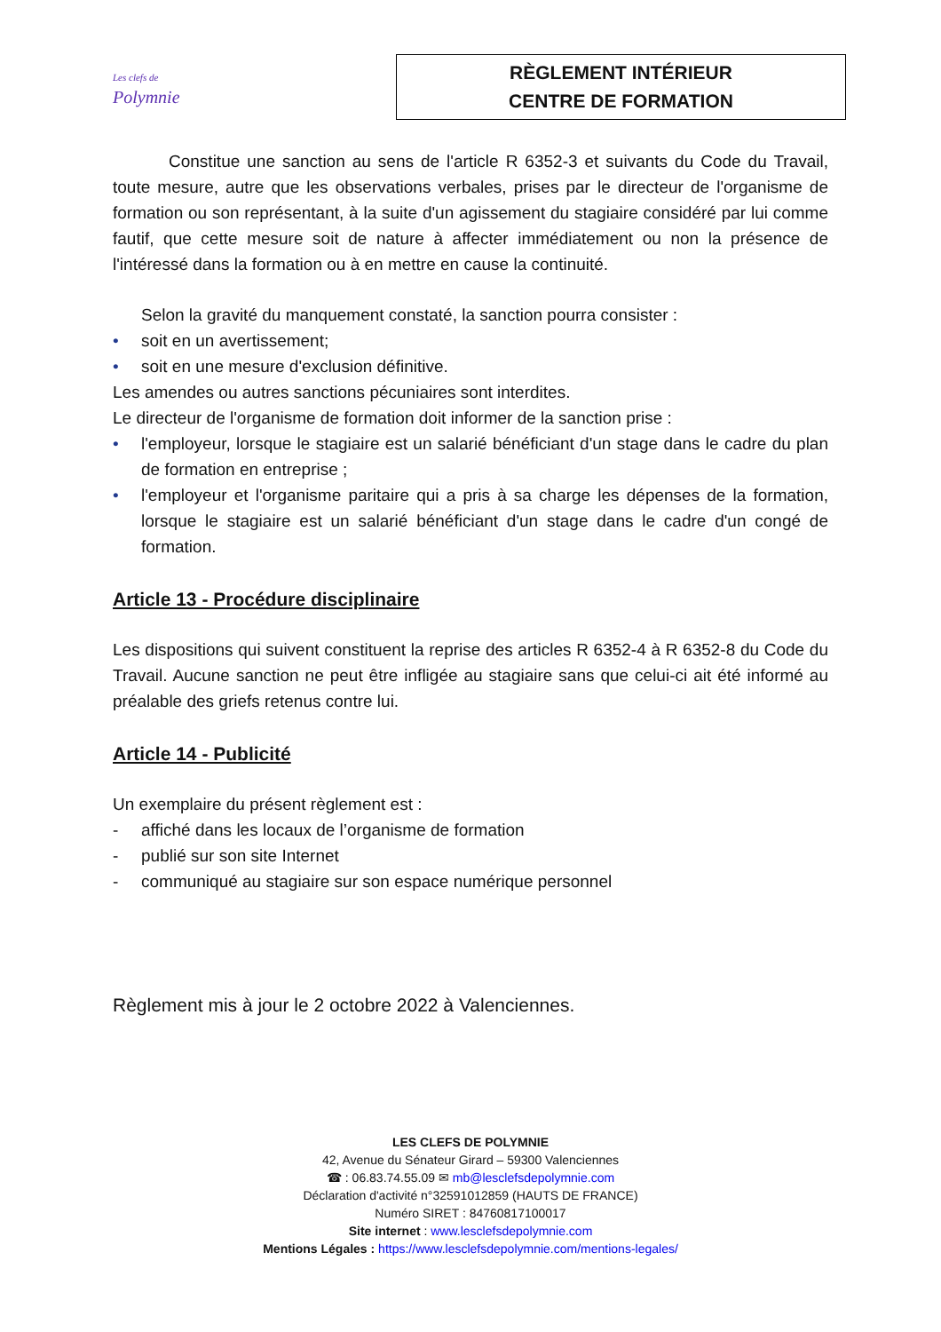Les clefs de
Polymnie
RÈGLEMENT INTÉRIEUR
CENTRE DE FORMATION
Constitue une sanction au sens de l'article R 6352-3 et suivants du Code du Travail, toute mesure, autre que les observations verbales, prises par le directeur de l'organisme de formation ou son représentant, à la suite d'un agissement du stagiaire considéré par lui comme fautif, que cette mesure soit de nature à affecter immédiatement ou non la présence de l'intéressé dans la formation ou à en mettre en cause la continuité.
Selon la gravité du manquement constaté, la sanction pourra consister :
• soit en un avertissement;
• soit en une mesure d'exclusion définitive.
Les amendes ou autres sanctions pécuniaires sont interdites.
Le directeur de l'organisme de formation doit informer de la sanction prise :
• l'employeur, lorsque le stagiaire est un salarié bénéficiant d'un stage dans le cadre du plan de formation en entreprise ;
• l'employeur et l'organisme paritaire qui a pris à sa charge les dépenses de la formation, lorsque le stagiaire est un salarié bénéficiant d'un stage dans le cadre d'un congé de formation.
Article 13 - Procédure disciplinaire
Les dispositions qui suivent constituent la reprise des articles R 6352-4 à R 6352-8 du Code du Travail. Aucune sanction ne peut être infligée au stagiaire sans que celui-ci ait été informé au préalable des griefs retenus contre lui.
Article 14 - Publicité
Un exemplaire du présent règlement est :
- affiché dans les locaux de l’organisme de formation
- publié sur son site Internet
- communiqué au stagiaire sur son espace numérique personnel
Règlement mis à jour le 2 octobre 2022 à Valenciennes.
LES CLEFS DE POLYMNIE
42, Avenue du Sénateur Girard – 59300 Valenciennes
☎ : 06.83.74.55.09 ✉ mb@lesclefsdepolymnie.com
Déclaration d'activité n°32591012859 (HAUTS DE FRANCE)
Numéro SIRET : 84760817100017
Site internet : www.lesclefsdepolymnie.com
Mentions Légales : https://www.lesclefsdepolymnie.com/mentions-legales/